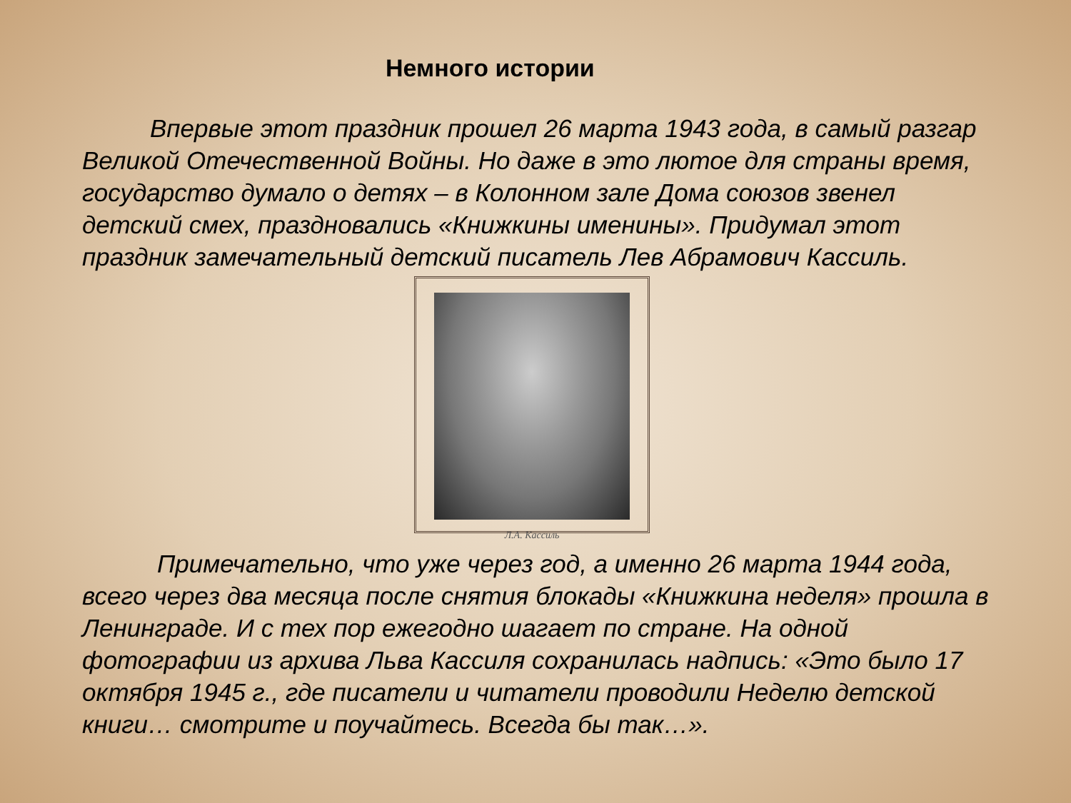Немного истории
Впервые этот праздник прошел 26 марта 1943 года, в самый разгар Великой Отечественной Войны. Но даже в это лютое для страны время, государство думало о детях – в Колонном зале Дома союзов звенел детский смех, праздновались «Книжкины именины». Придумал этот праздник замечательный детский писатель Лев Абрамович Кассиль.
Л.А. Кассиль
Примечательно, что уже через год, а именно 26 марта 1944 года, всего через два месяца после снятия блокады «Книжкина неделя» прошла в Ленинграде. И с тех пор ежегодно шагает по стране. На одной фотографии из архива Льва Кассиля сохранилась надпись: «Это было 17 октября 1945 г., где писатели и читатели проводили Неделю детской книги… смотрите и поучайтесь. Всегда бы так…».